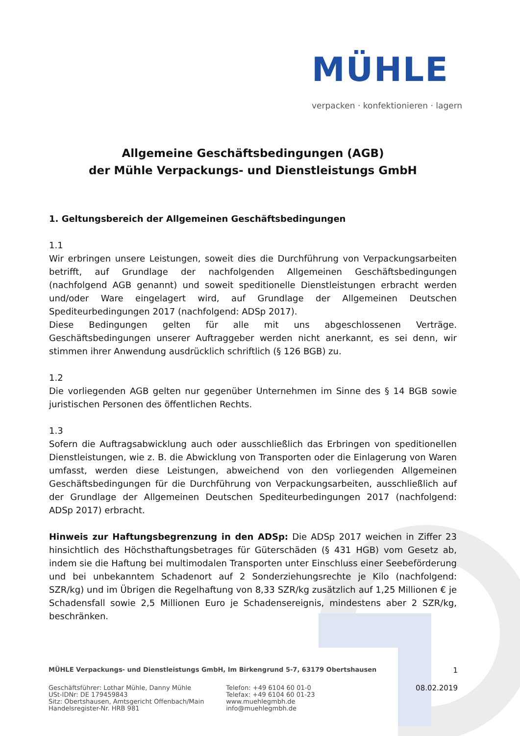MÜHLE
verpacken · konfektionieren · lagern
Allgemeine Geschäftsbedingungen (AGB)
der Mühle Verpackungs- und Dienstleistungs GmbH
1. Geltungsbereich der Allgemeinen Geschäftsbedingungen
1.1
Wir erbringen unsere Leistungen, soweit dies die Durchführung von Verpackungsarbeiten betrifft, auf Grundlage der nachfolgenden Allgemeinen Geschäftsbedingungen (nachfolgend AGB genannt) und soweit speditionelle Dienstleistungen erbracht werden und/oder Ware eingelagert wird, auf Grundlage der Allgemeinen Deutschen Spediteurbedingungen 2017 (nachfolgend: ADSp 2017).
Diese Bedingungen gelten für alle mit uns abgeschlossenen Verträge. Geschäftsbedingungen unserer Auftraggeber werden nicht anerkannt, es sei denn, wir stimmen ihrer Anwendung ausdrücklich schriftlich (§ 126 BGB) zu.
1.2
Die vorliegenden AGB gelten nur gegenüber Unternehmen im Sinne des § 14 BGB sowie juristischen Personen des öffentlichen Rechts.
1.3
Sofern die Auftragsabwicklung auch oder ausschließlich das Erbringen von speditionellen Dienstleistungen, wie z. B. die Abwicklung von Transporten oder die Einlagerung von Waren umfasst, werden diese Leistungen, abweichend von den vorliegenden Allgemeinen Geschäftsbedingungen für die Durchführung von Verpackungsarbeiten, ausschließlich auf der Grundlage der Allgemeinen Deutschen Spediteurbedingungen 2017 (nachfolgend: ADSp 2017) erbracht.
Hinweis zur Haftungsbegrenzung in den ADSp: Die ADSp 2017 weichen in Ziffer 23 hinsichtlich des Höchsthaftungsbetrages für Güterschäden (§ 431 HGB) vom Gesetz ab, indem sie die Haftung bei multimodalen Transporten unter Einschluss einer Seebeförderung und bei unbekanntem Schadenort auf 2 Sonderziehungsrechte je Kilo (nachfolgend: SZR/kg) und im Übrigen die Regelhaftung von 8,33 SZR/kg zusätzlich auf 1,25 Millionen € je Schadensfall sowie 2,5 Millionen Euro je Schadensereignis, mindestens aber 2 SZR/kg, beschränken.
MÜHLE Verpackungs- und Dienstleistungs GmbH, Im Birkengrund 5-7, 63179 Obertshausen 1
Geschäftsführer: Lothar Mühle, Danny Mühle
USt-IDNr: DE 179459843
Sitz: Obertshausen, Amtsgericht Offenbach/Main
Handelsregister-Nr. HRB 981
Telefon: +49 6104 60 01-0
Telefax: +49 6104 60 01-23
www.muehlegmbh.de
info@muehlegmbh.de
08.02.2019